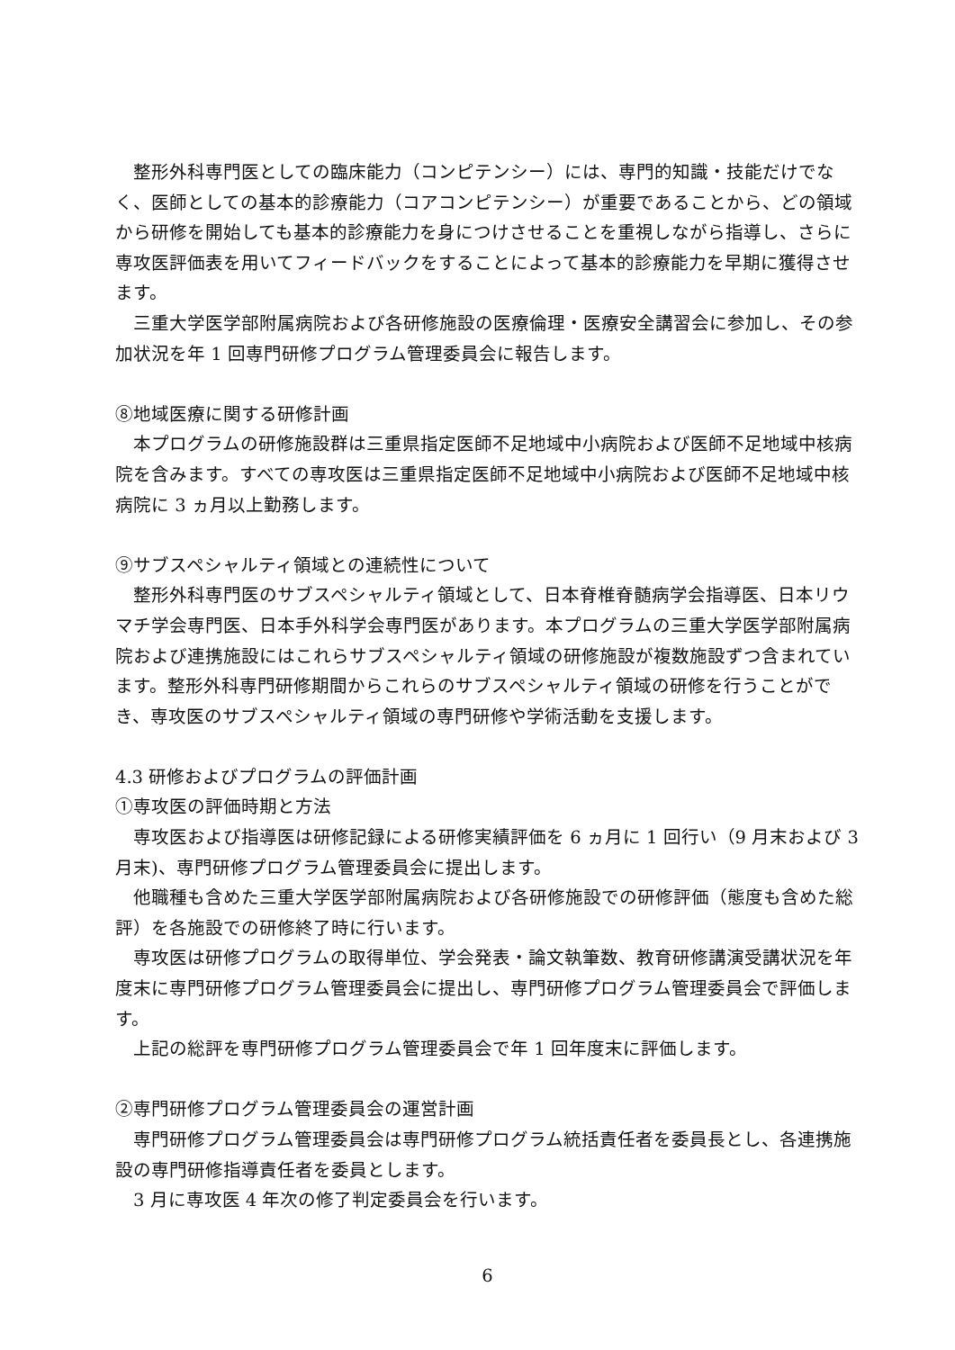整形外科専門医としての臨床能力（コンピテンシー）には、専門的知識・技能だけでなく、医師としての基本的診療能力（コアコンピテンシー）が重要であることから、どの領域から研修を開始しても基本的診療能力を身につけさせることを重視しながら指導し、さらに専攻医評価表を用いてフィードバックをすることによって基本的診療能力を早期に獲得させます。
　三重大学医学部附属病院および各研修施設の医療倫理・医療安全講習会に参加し、その参加状況を年 1 回専門研修プログラム管理委員会に報告します。
⑧地域医療に関する研修計画
　本プログラムの研修施設群は三重県指定医師不足地域中小病院および医師不足地域中核病院を含みます。すべての専攻医は三重県指定医師不足地域中小病院および医師不足地域中核病院に 3 ヵ月以上勤務します。
⑨サブスペシャルティ領域との連続性について
　整形外科専門医のサブスペシャルティ領域として、日本脊椎脊髄病学会指導医、日本リウマチ学会専門医、日本手外科学会専門医があります。本プログラムの三重大学医学部附属病院および連携施設にはこれらサブスペシャルティ領域の研修施設が複数施設ずつ含まれています。整形外科専門研修期間からこれらのサブスペシャルティ領域の研修を行うことができ、専攻医のサブスペシャルティ領域の専門研修や学術活動を支援します。
4.3 研修およびプログラムの評価計画
①専攻医の評価時期と方法
　専攻医および指導医は研修記録による研修実績評価を 6 ヵ月に 1 回行い（9 月末および 3 月末)、専門研修プログラム管理委員会に提出します。
　他職種も含めた三重大学医学部附属病院および各研修施設での研修評価（態度も含めた総評）を各施設での研修終了時に行います。
　専攻医は研修プログラムの取得単位、学会発表・論文執筆数、教育研修講演受講状況を年度末に専門研修プログラム管理委員会に提出し、専門研修プログラム管理委員会で評価します。
　上記の総評を専門研修プログラム管理委員会で年 1 回年度末に評価します。
②専門研修プログラム管理委員会の運営計画
　専門研修プログラム管理委員会は専門研修プログラム統括責任者を委員長とし、各連携施設の専門研修指導責任者を委員とします。
　3 月に専攻医 4 年次の修了判定委員会を行います。
6